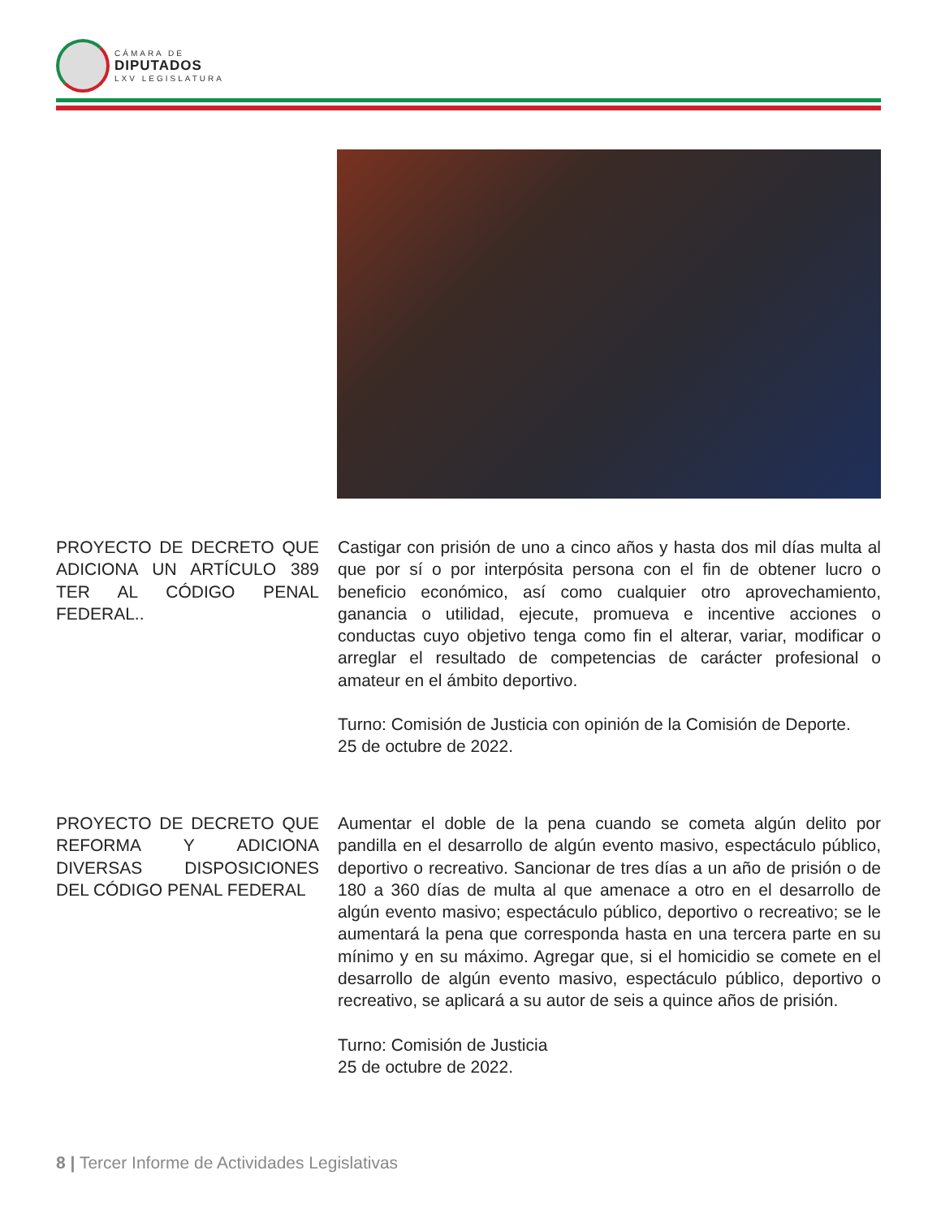CÁMARA DE
DIPUTADOS
LXV LEGISLATURA
PROYECTO DE DECRETO QUE ADICIONA UN ARTÍCULO 389 TER AL CÓDIGO PENAL FEDERAL..
Castigar con prisión de uno a cinco años y hasta dos mil días multa al que por sí o por interpósita persona con el fin de obtener lucro o beneficio económico, así como cualquier otro aprovechamiento, ganancia o utilidad, ejecute, promueva e incentive acciones o conductas cuyo objetivo tenga como fin el alterar, variar, modificar o arreglar el resultado de competencias de carácter profesional o amateur en el ámbito deportivo.
Turno: Comisión de Justicia con opinión de la Comisión de Deporte.
25 de octubre de 2022.
PROYECTO DE DECRETO QUE REFORMA Y ADICIONA DIVERSAS DISPOSICIONES DEL CÓDIGO PENAL FEDERAL
Aumentar el doble de la pena cuando se cometa algún delito por pandilla en el desarrollo de algún evento masivo, espectáculo público, deportivo o recreativo. Sancionar de tres días a un año de prisión o de 180 a 360 días de multa al que amenace a otro en el desarrollo de algún evento masivo; espectáculo público, deportivo o recreativo; se le aumentará la pena que corresponda hasta en una tercera parte en su mínimo y en su máximo. Agregar que, si el homicidio se comete en el desarrollo de algún evento masivo, espectáculo público, deportivo o recreativo, se aplicará a su autor de seis a quince años de prisión.
Turno: Comisión de Justicia
25 de octubre de 2022.
8 | Tercer Informe de Actividades Legislativas